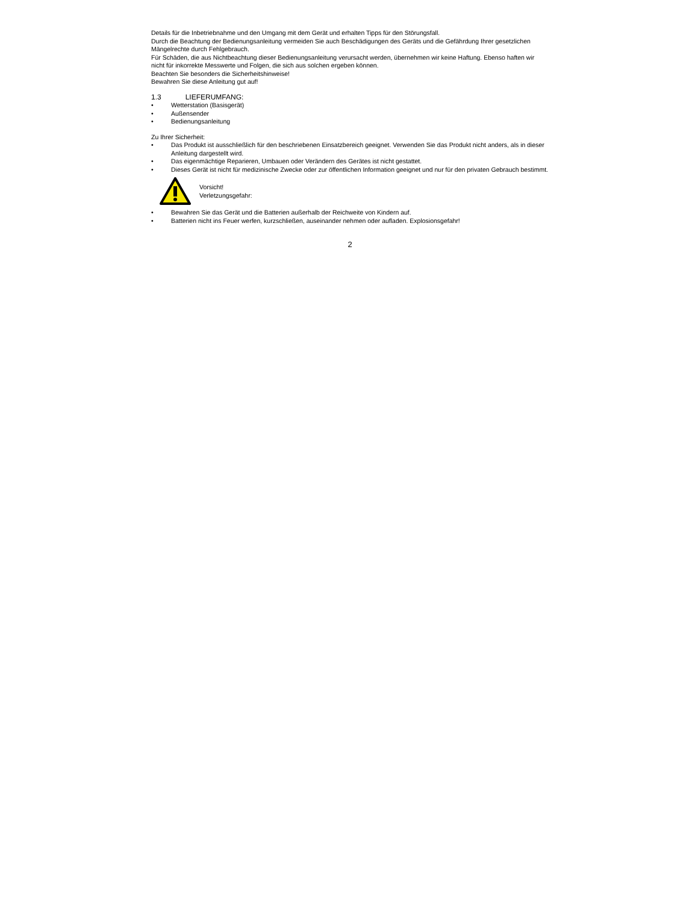Details für die Inbetriebnahme und den Umgang mit dem Gerät und erhalten Tipps für den Störungsfall.
Durch die Beachtung der Bedienungsanleitung vermeiden Sie auch Beschädigungen des Geräts und die Gefährdung Ihrer gesetzlichen Mängelrechte durch Fehlgebrauch.
Für Schäden, die aus Nichtbeachtung dieser Bedienungsanleitung verursacht werden, übernehmen wir keine Haftung. Ebenso haften wir nicht für inkorrekte Messwerte und Folgen, die sich aus solchen ergeben können.
Beachten Sie besonders die Sicherheitshinweise!
Bewahren Sie diese Anleitung gut auf!
1.3 LIEFERUMFANG:
• Wetterstation (Basisgerät)
• Außensender
• Bedienungsanleitung
Zu Ihrer Sicherheit:
• Das Produkt ist ausschließlich für den beschriebenen Einsatzbereich geeignet. Verwenden Sie das Produkt nicht anders, als in dieser Anleitung dargestellt wird.
• Das eigenmächtige Reparieren, Umbauen oder Verändern des Gerätes ist nicht gestattet.
• Dieses Gerät ist nicht für medizinische Zwecke oder zur öffentlichen Information geeignet und nur für den privaten Gebrauch bestimmt.
Vorsicht!
Verletzungsgefahr:
• Bewahren Sie das Gerät und die Batterien außerhalb der Reichweite von Kindern auf.
• Batterien nicht ins Feuer werfen, kurzschließen, auseinander nehmen oder aufladen. Explosionsgefahr!
2